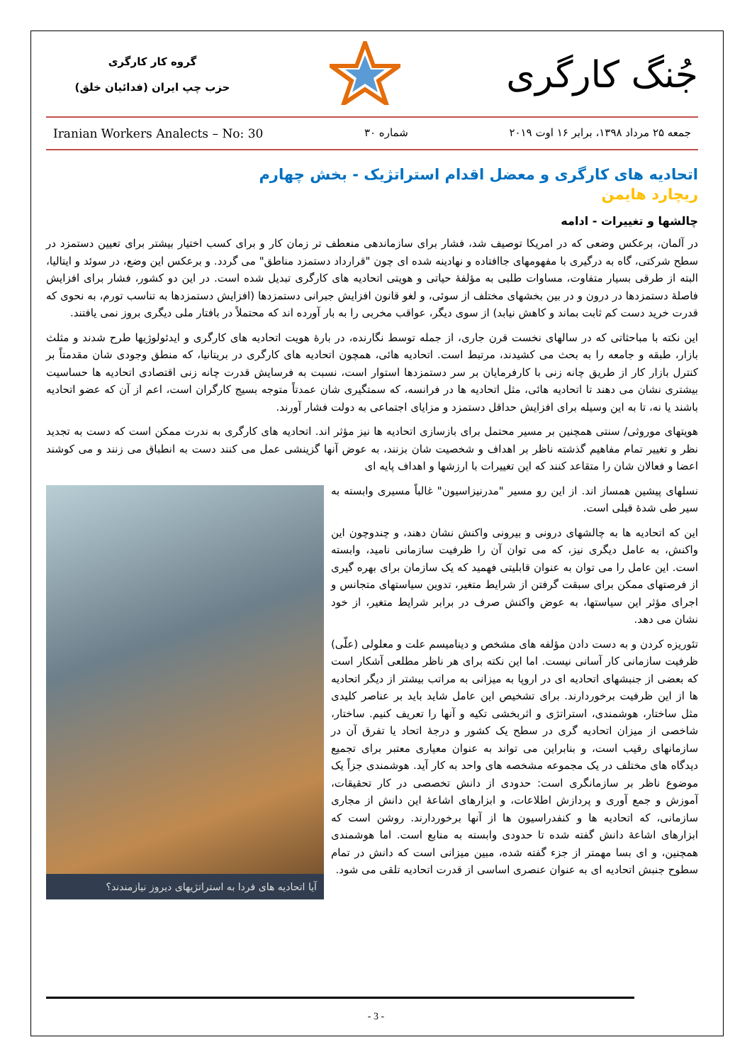جُنگ کارگری
گروه کار کارگری
حزب چپ ایران (فدائیان خلق)
جمعه ۲۵ مرداد ۱۳۹۸، برابر ۱۶ اوت ۲۰۱۹ شماره ۳۰ Iranian Workers Analects – No: 30
اتحادیه های کارگری و معضل اقدام استراتژیک - بخش چهارم
ریچارد هایمن
چالشها و تغییرات - ادامه
در آلمان، برعکس وضعی که در امریکا توصیف شد، فشار برای سازماندهی منعطف تر زمان کار و برای کسب اختیار بیشتر برای تعیین دستمزد در سطح شرکتی، گاه به درگیری با مفهومهای جاافتاده و نهادینه شده ای چون "قرارداد دستمزد مناطق" می گردد. و برعکس این وضع، در سوئد و ایتالیا، البته از طرقی بسیار متفاوت، مساوات طلبی به مؤلفهٔ حیاتی و هویتی اتحادیه های کارگری تبدیل شده است. در این دو کشور، فشار برای افزایش فاصلهٔ دستمزدها در درون و در بین بخشهای مختلف از سوئی، و لغو قانون افزایش جبرانی دستمزدها (افزایش دستمزدها به تناسب تورم، به نحوی که قدرت خرید دست کم ثابت بماند و کاهش نیابد) از سوی دیگر، عواقب مخربی را به بار آورده اند که محتملاً در بافتار ملی دیگری بروز نمی یافتند.
این نکته با مباحثاتی که در سالهای نخست قرن جاری، از جمله توسط نگارنده، در بارهٔ هویت اتحادیه های کارگری و ایدئولوژیها طرح شدند و مثلث بازار، طبقه و جامعه را به بحث می کشیدند، مرتبط است. اتحادیه هائی، همچون اتحادیه های کارگری در بریتانیا، که منطق وجودی شان مقدمتاً بر کنترل بازار کار از طریق چانه زنی با کارفرمایان بر سر دستمزدها استوار است، نسبت به فرسایش قدرت چانه زنی اقتصادی اتحادیه ها حساسیت بیشتری نشان می دهند تا اتحادیه هائی، مثل اتحادیه ها در فرانسه، که سمتگیری شان عمدتاً متوجه بسیج کارگران است، اعم از آن که عضو اتحادیه باشند یا نه، تا به این وسیله برای افزایش حداقل دستمزد و مزایای اجتماعی به دولت فشار آورند.
هویتهای موروثی/ سنتی همچنین بر مسیر محتمل برای بازسازی اتحادیه ها نیز مؤثر اند. اتحادیه های کارگری به ندرت ممکن است که دست به تجدید نظر و تغییر تمام مفاهیم گذشته ناظر بر اهداف و شخصیت شان بزنند، به عوض آنها گزینشی عمل می کنند دست به انطباق می زنند و می کوشند اعضا و فعالان شان را متقاعد کنند که این تغییرات با ارزشها و اهداف پایه ای
آیا اتحادیه های فردا به استراتژیهای دیروز نیازمندند؟
نسلهای پیشین همساز اند. از این رو مسیر "مدرنیزاسیون" غالباً مسیری وابسته به سیر طی شدهٔ قبلی است.
این که اتحادیه ها به چالشهای درونی و بیرونی واکنش نشان دهند، و چندوچون این واکنش، به عامل دیگری نیز، که می توان آن را ظرفیت سازمانی نامید، وابسته است. این عامل را می توان به عنوان قابلیتی فهمید که یک سازمان برای بهره گیری از فرصتهای ممکن برای سبقت گرفتن از شرایط متغیر، تدوین سیاستهای متجانس و اجرای مؤثر این سیاستها، به عوض واکنش صرف در برابر شرایط متغیر، از خود نشان می دهد.
تئوریزه کردن و به دست دادن مؤلفه های مشخص و دینامیسم علت و معلولی (علّی) ظرفیت سازمانی کار آسانی نیست. اما این نکته برای هر ناظر مطلعی آشکار است که بعضی از جنبشهای اتحادیه ای در اروپا به میزانی به مراتب بیشتر از دیگر اتحادیه ها از این ظرفیت برخوردارند. برای تشخیص این عامل شاید باید بر عناصر کلیدی مثل ساختار، هوشمندی، استراتژی و اثربخشی تکیه و آنها را تعریف کنیم. ساختار، شاخصی از میزان اتحادیه گری در سطح یک کشور و درجهٔ اتحاد یا تفرق آن در سازمانهای رقیب است، و بنابراین می تواند به عنوان معیاری معتبر برای تجمیع دیدگاه های مختلف در یک مجموعه مشخصه های واحد به کار آید. هوشمندی جزاً یک موضوع ناظر بر سازمانگری است: حدودی از دانش تخصصی در کار تحقیقات، آموزش و جمع آوری و پردازش اطلاعات، و ابزارهای اشاعهٔ این دانش از مجاری سازمانی، که اتحادیه ها و کنفدراسیون ها از آنها برخوردارند. روشن است که ابزارهای اشاعهٔ دانش گفته شده تا حدودی وابسته به منابع است. اما هوشمندی همچنین، و ای بسا مهمتر از جزء گفته شده، مبین میزانی است که دانش در تمام سطوح جنبش اتحادیه ای به عنوان عنصری اساسی از قدرت اتحادیه تلقی می شود.
- 3 -